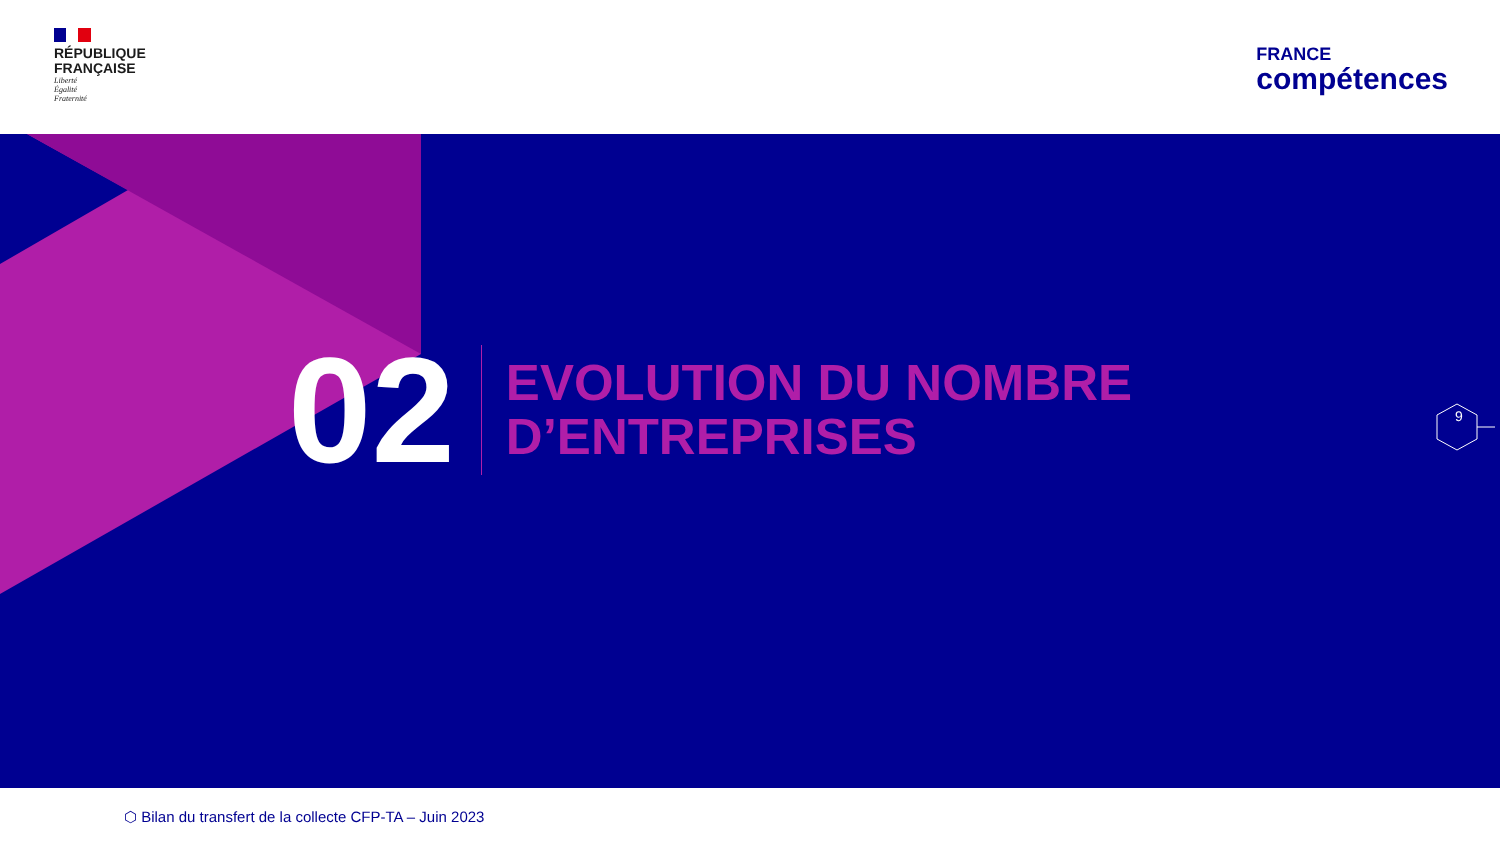RÉPUBLIQUE
FRANÇAISE
Liberté
Égalité
Fraternité
FRANCE
compétences
02
EVOLUTION DU NOMBRE
D’ENTREPRISES
9
⬡ Bilan du transfert de la collecte CFP-TA – Juin 2023